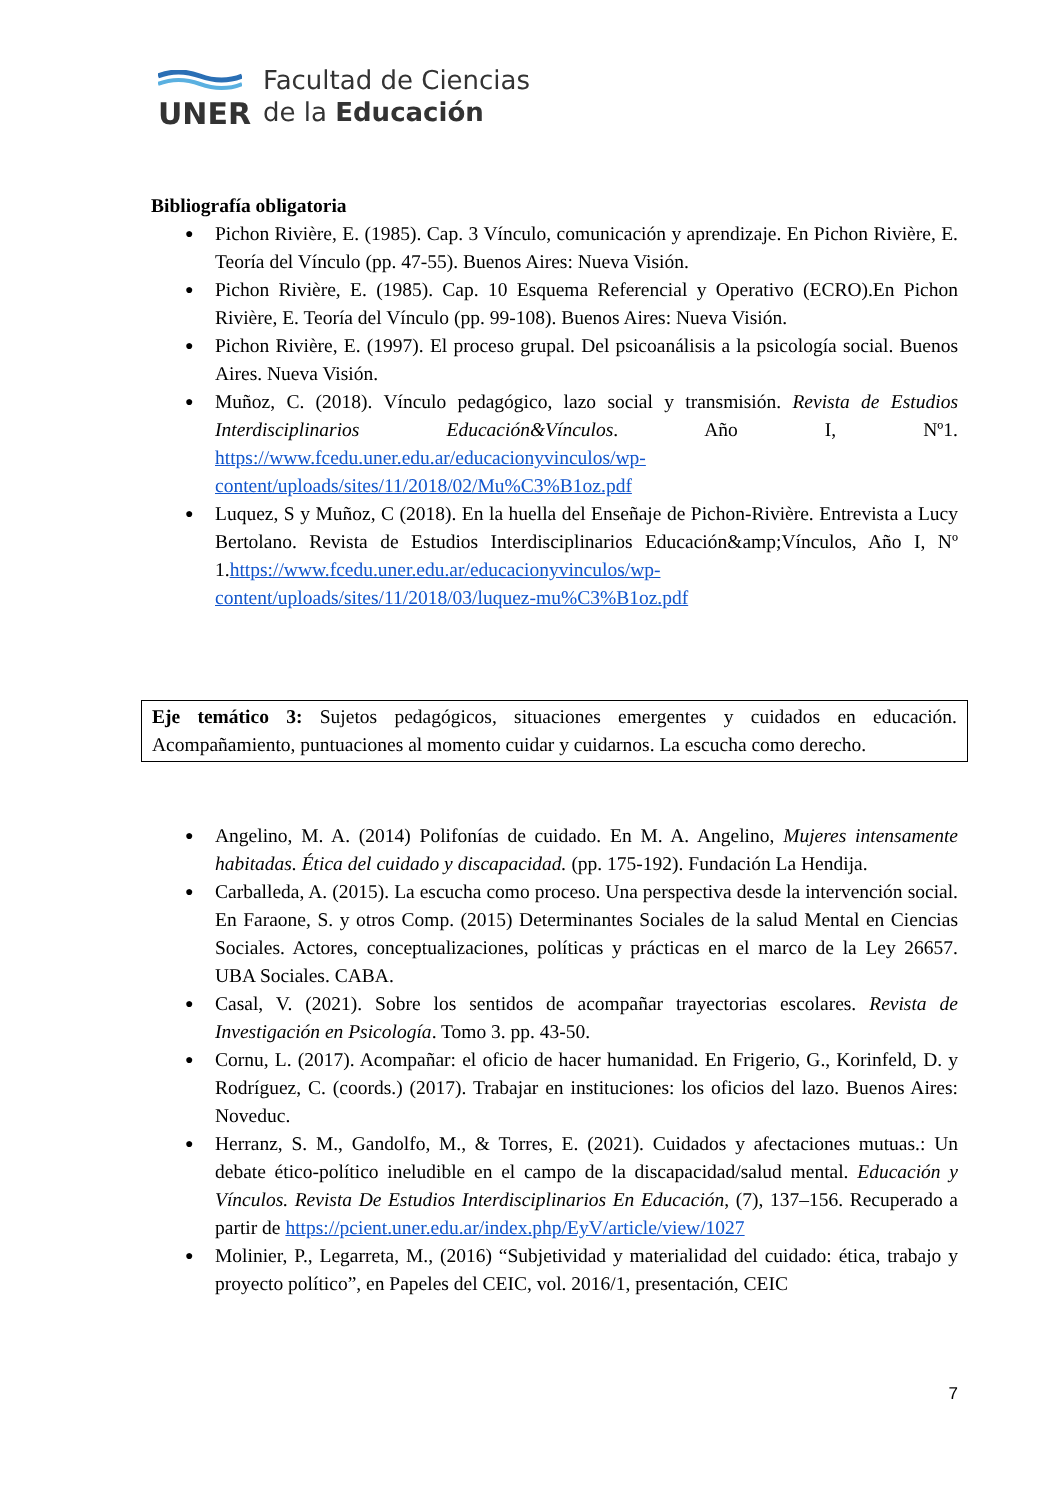UNER
Facultad de Ciencias
de la Educación
Bibliografía obligatoria
Pichon Rivière, E. (1985). Cap. 3 Vínculo, comunicación y aprendizaje. En Pichon Rivière, E. Teoría del Vínculo (pp. 47-55). Buenos Aires: Nueva Visión.
Pichon Rivière, E. (1985). Cap. 10 Esquema Referencial y Operativo (ECRO).En Pichon Rivière, E. Teoría del Vínculo (pp. 99-108). Buenos Aires: Nueva Visión.
Pichon Rivière, E. (1997). El proceso grupal. Del psicoanálisis a la psicología social. Buenos Aires. Nueva Visión.
Muñoz, C. (2018). Vínculo pedagógico, lazo social y transmisión. Revista de Estudios Interdisciplinarios Educación&Vínculos. Año I, Nº1. https://www.fcedu.uner.edu.ar/educacionyvinculos/wp-content/uploads/sites/11/2018/02/Mu%C3%B1oz.pdf
Luquez, S y Muñoz, C (2018). En la huella del Enseñaje de Pichon-Rivière. Entrevista a Lucy Bertolano. Revista de Estudios Interdisciplinarios Educación&amp;Vínculos, Año I, Nº 1.https://www.fcedu.uner.edu.ar/educacionyvinculos/wp-content/uploads/sites/11/2018/03/luquez-mu%C3%B1oz.pdf
Eje temático 3: Sujetos pedagógicos, situaciones emergentes y cuidados en educación. Acompañamiento, puntuaciones al momento cuidar y cuidarnos. La escucha como derecho.
Angelino, M. A. (2014) Polifonías de cuidado. En M. A. Angelino, Mujeres intensamente habitadas. Ética del cuidado y discapacidad. (pp. 175-192). Fundación La Hendija.
Carballeda, A. (2015). La escucha como proceso. Una perspectiva desde la intervención social. En Faraone, S. y otros Comp. (2015) Determinantes Sociales de la salud Mental en Ciencias Sociales. Actores, conceptualizaciones, políticas y prácticas en el marco de la Ley 26657. UBA Sociales. CABA.
Casal, V. (2021). Sobre los sentidos de acompañar trayectorias escolares. Revista de Investigación en Psicología. Tomo 3. pp. 43-50.
Cornu, L. (2017). Acompañar: el oficio de hacer humanidad. En Frigerio, G., Korinfeld, D. y Rodríguez, C. (coords.) (2017). Trabajar en instituciones: los oficios del lazo. Buenos Aires: Noveduc.
Herranz, S. M., Gandolfo, M., & Torres, E. (2021). Cuidados y afectaciones mutuas.: Un debate ético-político ineludible en el campo de la discapacidad/salud mental. Educación y Vínculos. Revista De Estudios Interdisciplinarios En Educación, (7), 137–156. Recuperado a partir de https://pcient.uner.edu.ar/index.php/EyV/article/view/1027
Molinier, P., Legarreta, M., (2016) “Subjetividad y materialidad del cuidado: ética, trabajo y proyecto político”, en Papeles del CEIC, vol. 2016/1, presentación, CEIC
7